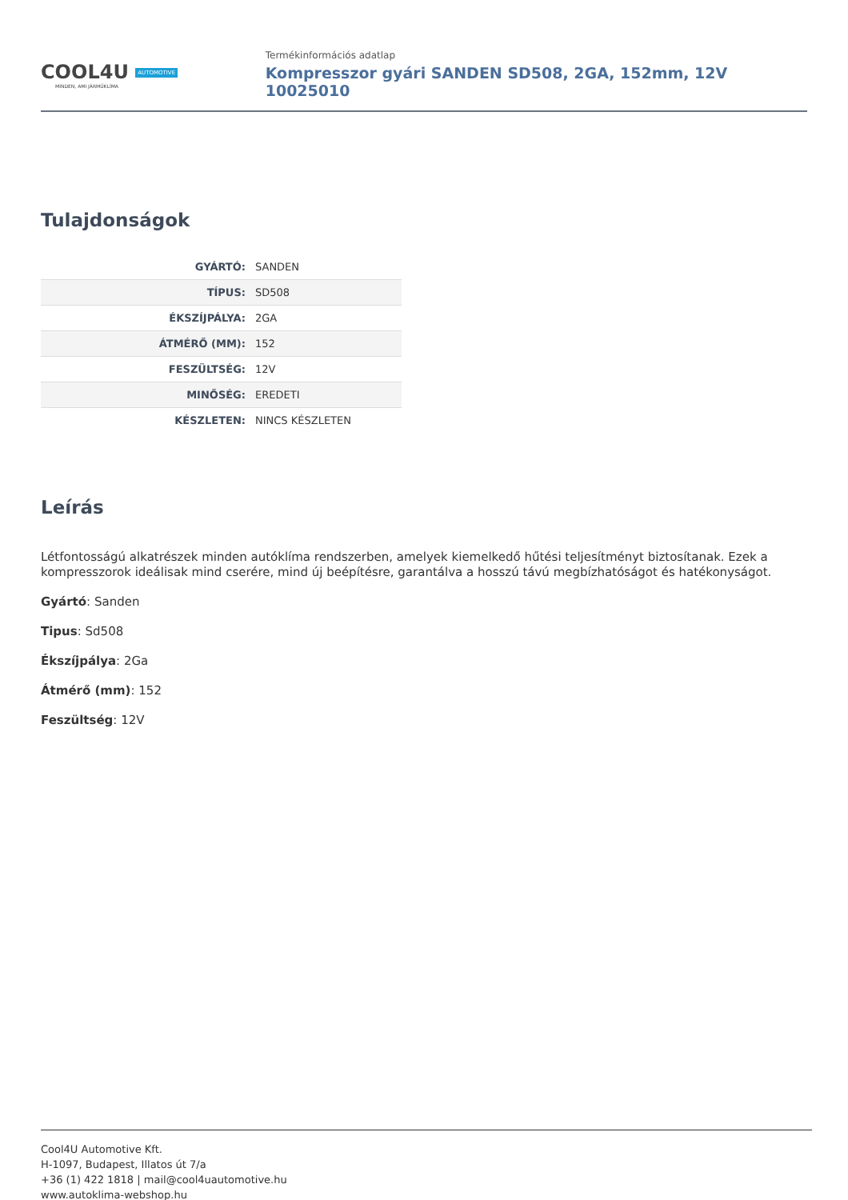COOL4U AUTOMOTIVE
MINDEN, AMI JÁRMŰKLÍMA
Termékinformációs adatlap
Kompresszor gyári SANDEN SD508, 2GA, 152mm, 12V 10025010
Tulajdonságok
| GYÁRTÓ: | SANDEN |
| TÍPUS: | SD508 |
| ÉKSZÍJPÁLYA: | 2GA |
| ÁTMÉRŐ (MM): | 152 |
| FESZÜLTSÉG: | 12V |
| MINŐSÉG: | EREDETI |
| KÉSZLETEN: | NINCS KÉSZLETEN |
Leírás
Létfontosságú alkatrészek minden autóklíma rendszerben, amelyek kiemelkedő hűtési teljesítményt biztosítanak. Ezek a kompresszorok ideálisak mind cserére, mind új beépítésre, garantálva a hosszú távú megbízhatóságot és hatékonyságot.
Gyártó: Sanden
Tipus: Sd508
Ékszíjpálya: 2Ga
Átmérő (mm): 152
Feszültség: 12V
Cool4U Automotive Kft.
H-1097, Budapest, Illatos út 7/a
+36 (1) 422 1818 | mail@cool4uautomotive.hu
www.autoklima-webshop.hu